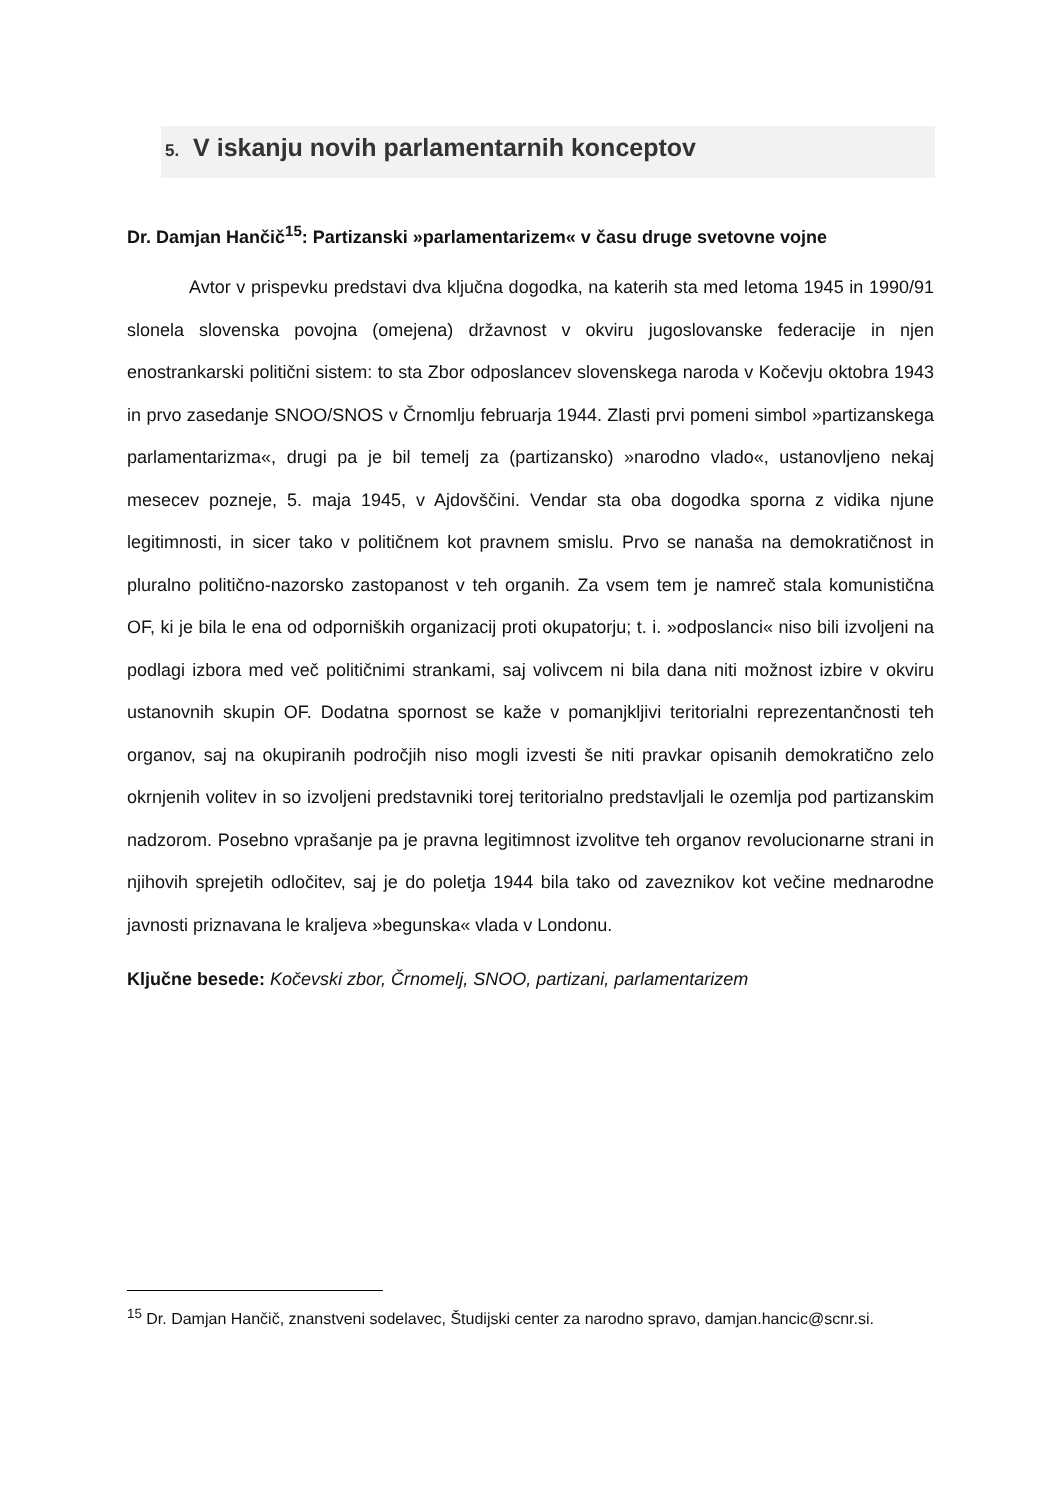5. V iskanju novih parlamentarnih konceptov
Dr. Damjan Hančič<sup>15</sup>: Partizanski »parlamentarizem« v času druge svetovne vojne
Avtor v prispevku predstavi dva ključna dogodka, na katerih sta med letoma 1945 in 1990/91 slonela slovenska povojna (omejena) državnost v okviru jugoslovanske federacije in njen enostrankarski politični sistem: to sta Zbor odposlancev slovenskega naroda v Kočevju oktobra 1943 in prvo zasedanje SNOO/SNOS v Črnomlju februarja 1944. Zlasti prvi pomeni simbol »partizanskega parlamentarizma«, drugi pa je bil temelj za (partizansko) »narodno vlado«, ustanovljeno nekaj mesecev pozneje, 5. maja 1945, v Ajdovščini. Vendar sta oba dogodka sporna z vidika njune legitimnosti, in sicer tako v političnem kot pravnem smislu. Prvo se nanaša na demokratičnost in pluralno politično-nazorsko zastopanost v teh organih. Za vsem tem je namreč stala komunistična OF, ki je bila le ena od odporniških organizacij proti okupatorju; t. i. »odposlanci« niso bili izvoljeni na podlagi izbora med več političnimi strankami, saj volivcem ni bila dana niti možnost izbire v okviru ustanovnih skupin OF. Dodatna spornost se kaže v pomanjkljivi teritorialni reprezentančnosti teh organov, saj na okupiranih področjih niso mogli izvesti še niti pravkar opisanih demokratično zelo okrnjenih volitev in so izvoljeni predstavniki torej teritorialno predstavljali le ozemlja pod partizanskim nadzorom. Posebno vprašanje pa je pravna legitimnost izvolitve teh organov revolucionarne strani in njihovih sprejetih odločitev, saj je do poletja 1944 bila tako od zaveznikov kot večine mednarodne javnosti priznavana le kraljeva »begunska« vlada v Londonu.
Ključne besede: Kočevski zbor, Črnomelj, SNOO, partizani, parlamentarizem
<sup>15</sup> Dr. Damjan Hančič, znanstveni sodelavec, Študijski center za narodno spravo, damjan.hancic@scnr.si.